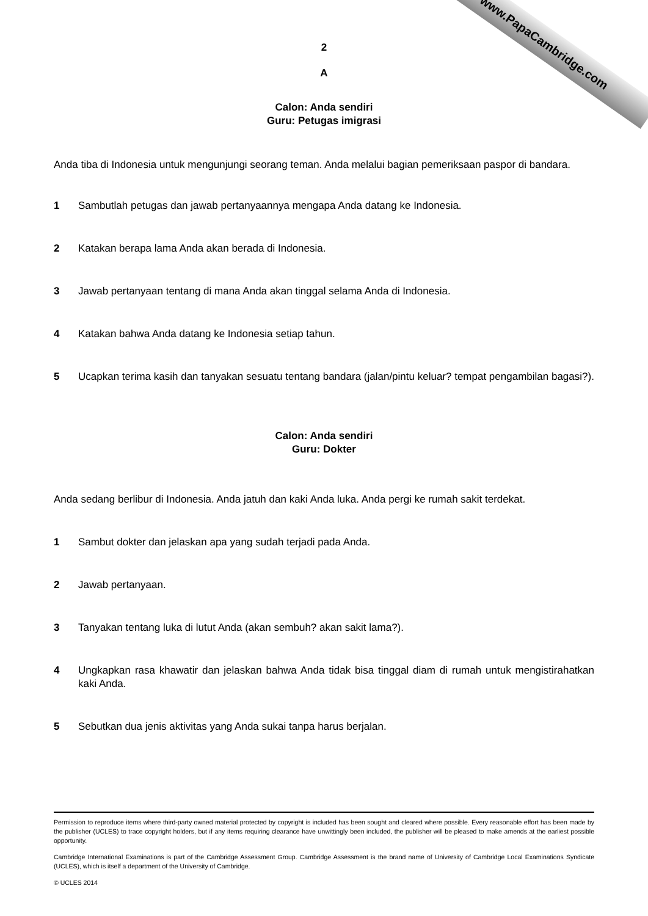www.PapaCambridge.com
2
A
Calon: Anda sendiri
Guru: Petugas imigrasi
Anda tiba di Indonesia untuk mengunjungi seorang teman. Anda melalui bagian pemeriksaan paspor di bandara.
1 Sambutlah petugas dan jawab pertanyaannya mengapa Anda datang ke Indonesia.
2 Katakan berapa lama Anda akan berada di Indonesia.
3 Jawab pertanyaan tentang di mana Anda akan tinggal selama Anda di Indonesia.
4 Katakan bahwa Anda datang ke Indonesia setiap tahun.
5 Ucapkan terima kasih dan tanyakan sesuatu tentang bandara (jalan/pintu keluar? tempat pengambilan bagasi?).
Calon: Anda sendiri
Guru: Dokter
Anda sedang berlibur di Indonesia. Anda jatuh dan kaki Anda luka. Anda pergi ke rumah sakit terdekat.
1 Sambut dokter dan jelaskan apa yang sudah terjadi pada Anda.
2 Jawab pertanyaan.
3 Tanyakan tentang luka di lutut Anda (akan sembuh? akan sakit lama?).
4 Ungkapkan rasa khawatir dan jelaskan bahwa Anda tidak bisa tinggal diam di rumah untuk mengistirahatkan kaki Anda.
5 Sebutkan dua jenis aktivitas yang Anda sukai tanpa harus berjalan.
Permission to reproduce items where third-party owned material protected by copyright is included has been sought and cleared where possible. Every reasonable effort has been made by the publisher (UCLES) to trace copyright holders, but if any items requiring clearance have unwittingly been included, the publisher will be pleased to make amends at the earliest possible opportunity.
Cambridge International Examinations is part of the Cambridge Assessment Group. Cambridge Assessment is the brand name of University of Cambridge Local Examinations Syndicate (UCLES), which is itself a department of the University of Cambridge.
© UCLES 2014